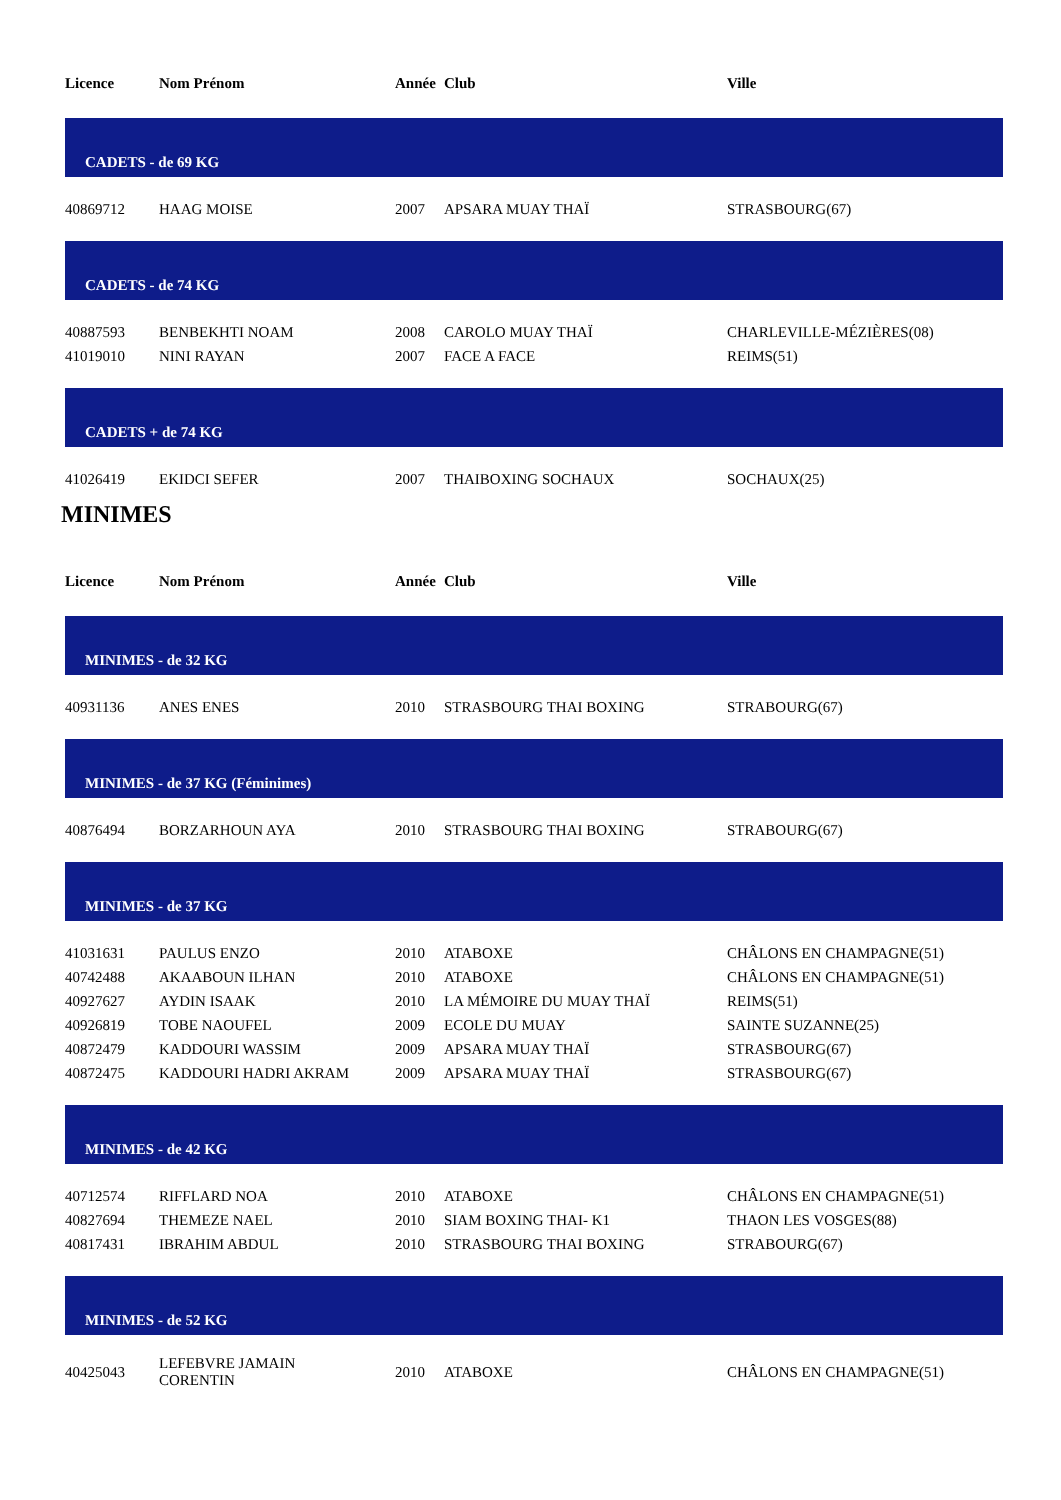| Licence | Nom Prénom | Année | Club | Ville |
| --- | --- | --- | --- | --- |
| CADETS - de 69 KG | | | | |
| 40869712 | HAAG MOISE | 2007 | APSARA MUAY THAÏ | STRASBOURG(67) |
| CADETS - de 74 KG | | | | |
| 40887593 | BENBEKHTI NOAM | 2008 | CAROLO MUAY THAÏ | CHARLEVILLE-MÉZIÈRES(08) |
| 41019010 | NINI RAYAN | 2007 | FACE A FACE | REIMS(51) |
| CADETS + de 74 KG | | | | |
| 41026419 | EKIDCI SEFER | 2007 | THAIBOXING SOCHAUX | SOCHAUX(25) |
MINIMES
| Licence | Nom Prénom | Année | Club | Ville |
| --- | --- | --- | --- | --- |
| MINIMES - de 32 KG | | | | |
| 40931136 | ANES ENES | 2010 | STRASBOURG THAI BOXING | STRABOURG(67) |
| MINIMES - de 37 KG (Féminimes) | | | | |
| 40876494 | BORZARHOUN AYA | 2010 | STRASBOURG THAI BOXING | STRABOURG(67) |
| MINIMES - de 37 KG | | | | |
| 41031631 | PAULUS ENZO | 2010 | ATABOXE | CHÂLONS EN CHAMPAGNE(51) |
| 40742488 | AKAABOUN ILHAN | 2010 | ATABOXE | CHÂLONS EN CHAMPAGNE(51) |
| 40927627 | AYDIN ISAAK | 2010 | LA MÉMOIRE DU MUAY THAÏ | REIMS(51) |
| 40926819 | TOBE NAOUFEL | 2009 | ECOLE DU MUAY | SAINTE SUZANNE(25) |
| 40872479 | KADDOURI WASSIM | 2009 | APSARA MUAY THAÏ | STRASBOURG(67) |
| 40872475 | KADDOURI HADRI AKRAM | 2009 | APSARA MUAY THAÏ | STRASBOURG(67) |
| MINIMES - de 42 KG | | | | |
| 40712574 | RIFFLARD NOA | 2010 | ATABOXE | CHÂLONS EN CHAMPAGNE(51) |
| 40827694 | THEMEZE NAEL | 2010 | SIAM BOXING THAI- K1 | THAON LES VOSGES(88) |
| 40817431 | IBRAHIM ABDUL | 2010 | STRASBOURG THAI BOXING | STRABOURG(67) |
| MINIMES - de 52 KG | | | | |
| 40425043 | LEFEBVRE JAMAIN CORENTIN | 2010 | ATABOXE | CHÂLONS EN CHAMPAGNE(51) |